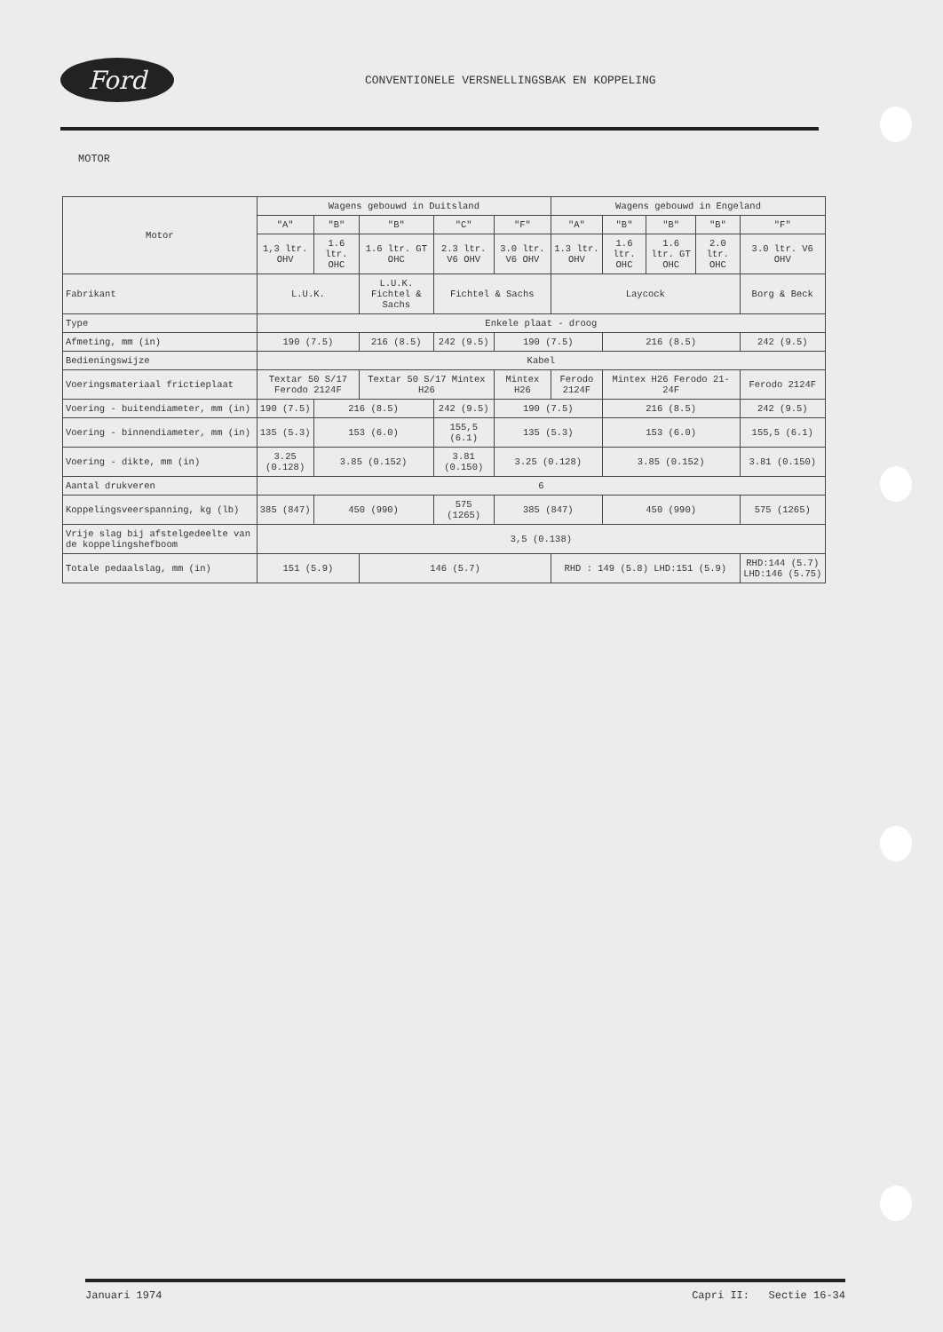Ford
CONVENTIONELE VERSNELLINGSBAK EN KOPPELING
MOTOR
| Motor | Wagens gebouwd in Duitsland | | | | | Wagens gebouwd in Engeland | | | | |
| --- | --- | --- | --- | --- | --- | --- | --- | --- | --- | --- |
| | "A" | "B" | "B" | "C" | "F" | "A" | "B" | "B" | "B" | "F" |
| | 1,3 ltr. OHV | 1.6 ltr. OHC | 1.6 ltr. GT OHC | 2.3 ltr. V6 OHV | 3.0 ltr. V6 OHV | 1.3 ltr. OHV | 1.6 ltr. OHC | 1.6 ltr. GT OHC | 2.0 ltr. OHC | 3.0 ltr. V6 OHV |
| Fabrikant | L.U.K. | | L.U.K. Fichtel & Sachs | Fichtel & Sachs | | Laycock | | | | Borg & Beck |
| Type | Enkele plaat - droog | | | | | | | | | |
| Afmeting, mm (in) | 190 (7.5) | | 216 (8.5) | 242 (9.5) | 190 (7.5) | | 216 (8.5) | | | 242 (9.5) |
| Bedieningswijze | Kabel | | | | | | | | | |
| Voeringsmateriaal frictieplaat | Textar 50 S/17 Ferodo 2124F | | Textar 50 S/17 Mintex H26 | | Mintex H26 | Ferodo 2124F | Mintex H26 Ferodo 21-24F | | | Ferodo 2124F |
| Voering - buitendiameter, mm (in) | 190 (7.5) | 216 (8.5) | | 242 (9.5) | 190 (7.5) | | 216 (8.5) | | | 242 (9.5) |
| Voering - binnendiameter, mm (in) | 135 (5.3) | 153 (6.0) | | 155,5 (6.1) | 135 (5.3) | | 153 (6.0) | | | 155,5 (6.1) |
| Voering - dikte, mm (in) | 3.25 (0.128) | 3.85 (0.152) | | 3.81 (0.150) | 3.25 (0.128) | | 3.85 (0.152) | | | 3.81 (0.150) |
| Aantal drukveren | 6 | | | | | | | | | |
| Koppelingsveerspanning, kg (lb) | 385 (847) | 450 (990) | | 575 (1265) | 385 (847) | | 450 (990) | | | 575 (1265) |
| Vrije slag bij afstelgedeelte van de koppelingshefboom | 3,5 (0.138) | | | | | | | | | |
| Totale pedaalslag, mm (in) | 151 (5.9) | | 146 (5.7) | | | RHD : 149 (5.8) LHD:151 (5.9) | | | | RHD:144 (5.7) LHD:146 (5.75) |
Januari 1974 Capri II: Sectie 16-34